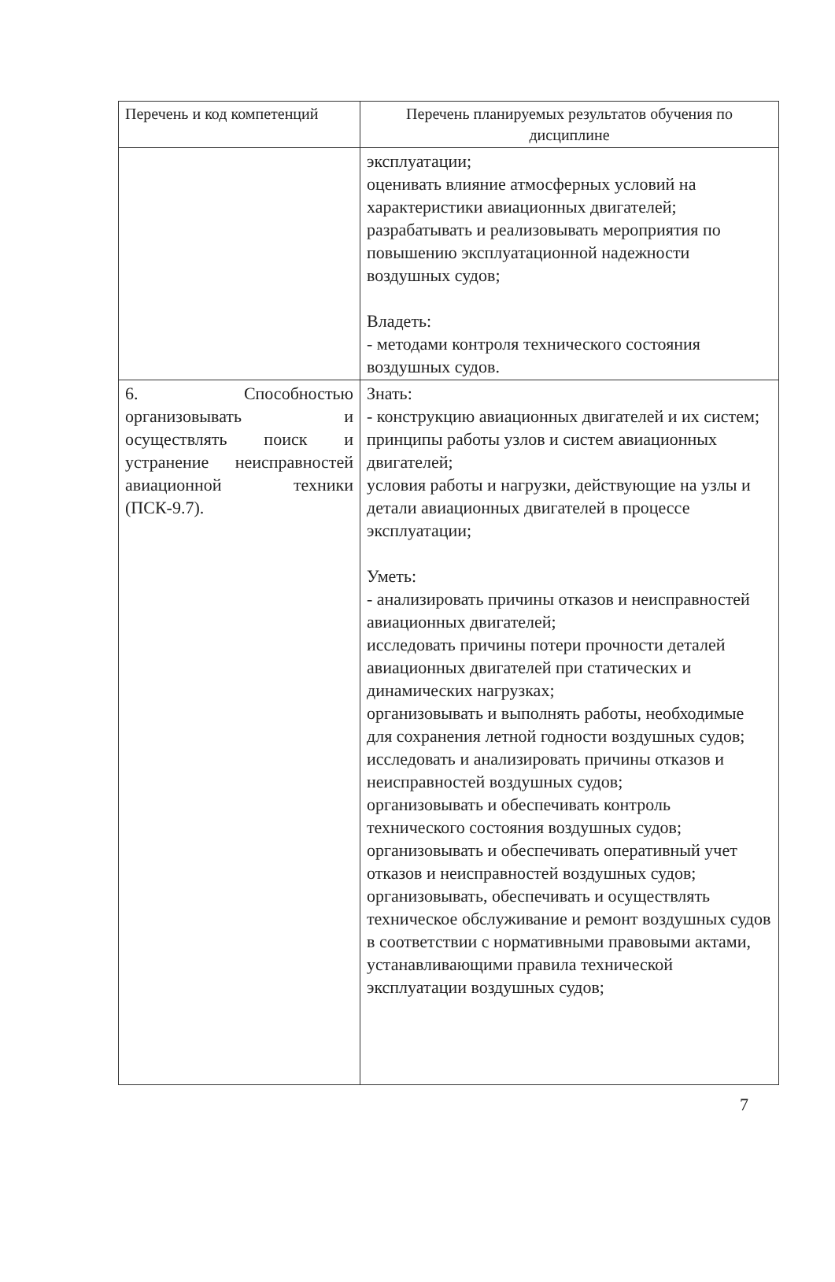| Перечень и код компетенций | Перечень планируемых результатов обучения по дисциплине |
| --- | --- |
| | эксплуатации; оценивать влияние атмосферных условий на характеристики авиационных двигателей; разрабатывать и реализовывать мероприятия по повышению эксплуатационной надежности воздушных судов; Владеть: - методами контроля технического состояния воздушных судов. |
| 6. Способностью организовывать и осуществлять поиск и устранение неисправностей авиационной техники (ПСК-9.7). | Знать: - конструкцию авиационных двигателей и их систем; принципы работы узлов и систем авиационных двигателей; условия работы и нагрузки, действующие на узлы и детали авиационных двигателей в процессе эксплуатации; Уметь: - анализировать причины отказов и неисправностей авиационных двигателей; исследовать причины потери прочности деталей авиационных двигателей при статических и динамических нагрузках; организовывать и выполнять работы, необходимые для сохранения летной годности воздушных судов; исследовать и анализировать причины отказов и неисправностей воздушных судов; организовывать и обеспечивать контроль технического состояния воздушных судов; организовывать и обеспечивать оперативный учет отказов и неисправностей воздушных судов; организовывать, обеспечивать и осуществлять техническое обслуживание и ремонт воздушных судов в соответствии с нормативными правовыми актами, устанавливающими правила технической эксплуатации воздушных судов; |
7